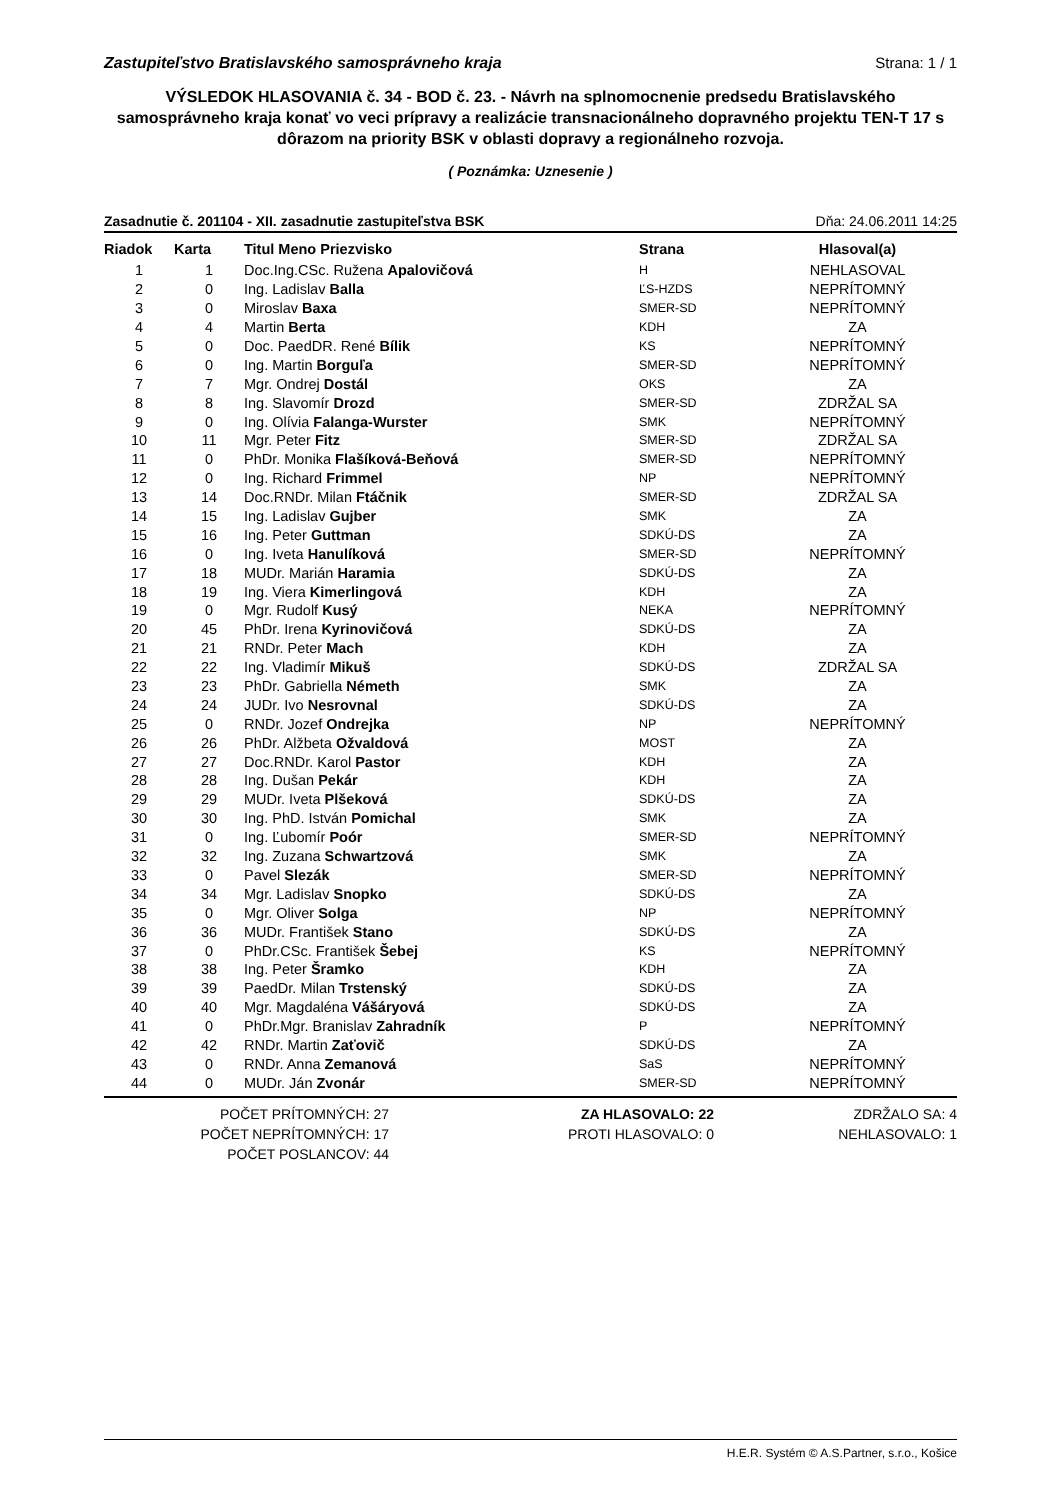Zastupiteľstvo Bratislavského samosprávneho kraja Strana: 1 / 1
VÝSLEDOK HLASOVANIA č. 34 - BOD č. 23. - Návrh na splnomocnenie predsedu Bratislavského samosprávneho kraja konať vo veci prípravy a realizácie transnacionálneho dopravného projektu TEN-T 17 s dôrazom na priority BSK v oblasti dopravy a regionálneho rozvoja.
( Poznámka: Uznesenie )
Zasadnutie č. 201104 - XII. zasadnutie zastupiteľstva BSK Dňa: 24.06.2011 14:25
| Riadok | Karta | Titul Meno Priezvisko | Strana | Hlasoval(a) |
| --- | --- | --- | --- | --- |
| 1 | 1 | Doc.Ing.CSc. Ružena Apalovičová | H | NEHLASOVAL |
| 2 | 0 | Ing. Ladislav Balla | ĽS-HZDS | NEPRÍTOMNÝ |
| 3 | 0 | Miroslav Baxa | SMER-SD | NEPRÍTOMNÝ |
| 4 | 4 | Martin Berta | KDH | ZA |
| 5 | 0 | Doc. PaedDR. René Bílik | KS | NEPRÍTOMNÝ |
| 6 | 0 | Ing. Martin Borguľa | SMER-SD | NEPRÍTOMNÝ |
| 7 | 7 | Mgr. Ondrej Dostál | OKS | ZA |
| 8 | 8 | Ing. Slavomír Drozd | SMER-SD | ZDRŽAL SA |
| 9 | 0 | Ing. Olívia Falanga-Wurster | SMK | NEPRÍTOMNÝ |
| 10 | 11 | Mgr. Peter Fitz | SMER-SD | ZDRŽAL SA |
| 11 | 0 | PhDr. Monika Flašíková-Beňová | SMER-SD | NEPRÍTOMNÝ |
| 12 | 0 | Ing. Richard Frimmel | NP | NEPRÍTOMNÝ |
| 13 | 14 | Doc.RNDr. Milan Ftáčnik | SMER-SD | ZDRŽAL SA |
| 14 | 15 | Ing. Ladislav Gujber | SMK | ZA |
| 15 | 16 | Ing. Peter Guttman | SDKÚ-DS | ZA |
| 16 | 0 | Ing. Iveta Hanulíková | SMER-SD | NEPRÍTOMNÝ |
| 17 | 18 | MUDr. Marián Haramia | SDKÚ-DS | ZA |
| 18 | 19 | Ing. Viera Kimerlingová | KDH | ZA |
| 19 | 0 | Mgr. Rudolf Kusý | NEKA | NEPRÍTOMNÝ |
| 20 | 45 | PhDr. Irena Kyrinovičová | SDKÚ-DS | ZA |
| 21 | 21 | RNDr. Peter Mach | KDH | ZA |
| 22 | 22 | Ing. Vladimír Mikuš | SDKÚ-DS | ZDRŽAL SA |
| 23 | 23 | PhDr. Gabriella Németh | SMK | ZA |
| 24 | 24 | JUDr. Ivo Nesrovnal | SDKÚ-DS | ZA |
| 25 | 0 | RNDr. Jozef Ondrejka | NP | NEPRÍTOMNÝ |
| 26 | 26 | PhDr. Alžbeta Ožvaldová | MOST | ZA |
| 27 | 27 | Doc.RNDr. Karol Pastor | KDH | ZA |
| 28 | 28 | Ing. Dušan Pekár | KDH | ZA |
| 29 | 29 | MUDr. Iveta Plšeková | SDKÚ-DS | ZA |
| 30 | 30 | Ing. PhD. István Pomichal | SMK | ZA |
| 31 | 0 | Ing. Ľubomír Poór | SMER-SD | NEPRÍTOMNÝ |
| 32 | 32 | Ing. Zuzana Schwartzová | SMK | ZA |
| 33 | 0 | Pavel Slezák | SMER-SD | NEPRÍTOMNÝ |
| 34 | 34 | Mgr. Ladislav Snopko | SDKÚ-DS | ZA |
| 35 | 0 | Mgr. Oliver Solga | NP | NEPRÍTOMNÝ |
| 36 | 36 | MUDr. František Stano | SDKÚ-DS | ZA |
| 37 | 0 | PhDr.CSc. František Šebej | KS | NEPRÍTOMNÝ |
| 38 | 38 | Ing. Peter Šramko | KDH | ZA |
| 39 | 39 | PaedDr. Milan Trstenský | SDKÚ-DS | ZA |
| 40 | 40 | Mgr. Magdaléna Vášáryová | SDKÚ-DS | ZA |
| 41 | 0 | PhDr.Mgr. Branislav Zahradník | P | NEPRÍTOMNÝ |
| 42 | 42 | RNDr. Martin Zaťovič | SDKÚ-DS | ZA |
| 43 | 0 | RNDr. Anna Zemanová | SaS | NEPRÍTOMNÝ |
| 44 | 0 | MUDr. Ján Zvonár | SMER-SD | NEPRÍTOMNÝ |
POČET PRÍTOMNÝCH: 27
POČET NEPRÍTOMNÝCH: 17
POČET POSLANCOV: 44
ZA HLASOVALO: 22
PROTI HLASOVALO: 0
ZDRŽALO SA: 4
NEHLASOVALO: 1
H.E.R. Systém © A.S.Partner, s.r.o., Košice